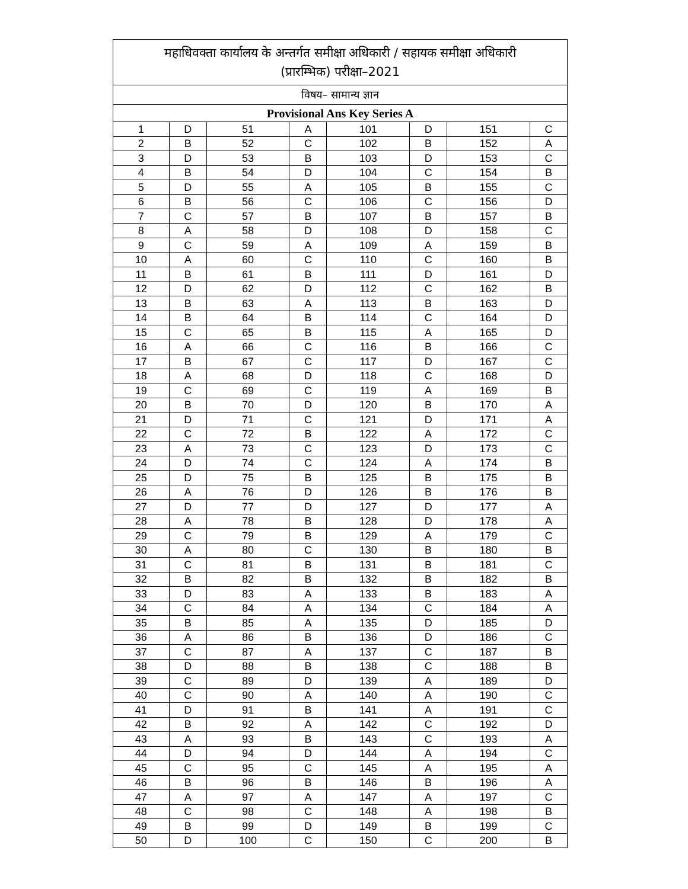| महाधिवक्ता कार्यालय के अन्तर्गत समीक्षा अधिकारी / सहायक समीक्षा अधिकारी (प्रारम्भिक) परीक्षा–2021 | | | | | | | |
| --- | --- | --- | --- | --- | --- | --- | --- |
| विषय– सामान्य ज्ञान | | | | | | | |
| Provisional Ans Key Series A | | | | | | | |
| 1 | D | 51 | A | 101 | D | 151 | C |
| 2 | B | 52 | C | 102 | B | 152 | A |
| 3 | D | 53 | B | 103 | D | 153 | C |
| 4 | B | 54 | D | 104 | C | 154 | B |
| 5 | D | 55 | A | 105 | B | 155 | C |
| 6 | B | 56 | C | 106 | C | 156 | D |
| 7 | C | 57 | B | 107 | B | 157 | B |
| 8 | A | 58 | D | 108 | D | 158 | C |
| 9 | C | 59 | A | 109 | A | 159 | B |
| 10 | A | 60 | C | 110 | C | 160 | B |
| 11 | B | 61 | B | 111 | D | 161 | D |
| 12 | D | 62 | D | 112 | C | 162 | B |
| 13 | B | 63 | A | 113 | B | 163 | D |
| 14 | B | 64 | B | 114 | C | 164 | D |
| 15 | C | 65 | B | 115 | A | 165 | D |
| 16 | A | 66 | C | 116 | B | 166 | C |
| 17 | B | 67 | C | 117 | D | 167 | C |
| 18 | A | 68 | D | 118 | C | 168 | D |
| 19 | C | 69 | C | 119 | A | 169 | B |
| 20 | B | 70 | D | 120 | B | 170 | A |
| 21 | D | 71 | C | 121 | D | 171 | A |
| 22 | C | 72 | B | 122 | A | 172 | C |
| 23 | A | 73 | C | 123 | D | 173 | C |
| 24 | D | 74 | C | 124 | A | 174 | B |
| 25 | D | 75 | B | 125 | B | 175 | B |
| 26 | A | 76 | D | 126 | B | 176 | B |
| 27 | D | 77 | D | 127 | D | 177 | A |
| 28 | A | 78 | B | 128 | D | 178 | A |
| 29 | C | 79 | B | 129 | A | 179 | C |
| 30 | A | 80 | C | 130 | B | 180 | B |
| 31 | C | 81 | B | 131 | B | 181 | C |
| 32 | B | 82 | B | 132 | B | 182 | B |
| 33 | D | 83 | A | 133 | B | 183 | A |
| 34 | C | 84 | A | 134 | C | 184 | A |
| 35 | B | 85 | A | 135 | D | 185 | D |
| 36 | A | 86 | B | 136 | D | 186 | C |
| 37 | C | 87 | A | 137 | C | 187 | B |
| 38 | D | 88 | B | 138 | C | 188 | B |
| 39 | C | 89 | D | 139 | A | 189 | D |
| 40 | C | 90 | A | 140 | A | 190 | C |
| 41 | D | 91 | B | 141 | A | 191 | C |
| 42 | B | 92 | A | 142 | C | 192 | D |
| 43 | A | 93 | B | 143 | C | 193 | A |
| 44 | D | 94 | D | 144 | A | 194 | C |
| 45 | C | 95 | C | 145 | A | 195 | A |
| 46 | B | 96 | B | 146 | B | 196 | A |
| 47 | A | 97 | A | 147 | A | 197 | C |
| 48 | C | 98 | C | 148 | A | 198 | B |
| 49 | B | 99 | D | 149 | B | 199 | C |
| 50 | D | 100 | C | 150 | C | 200 | B |